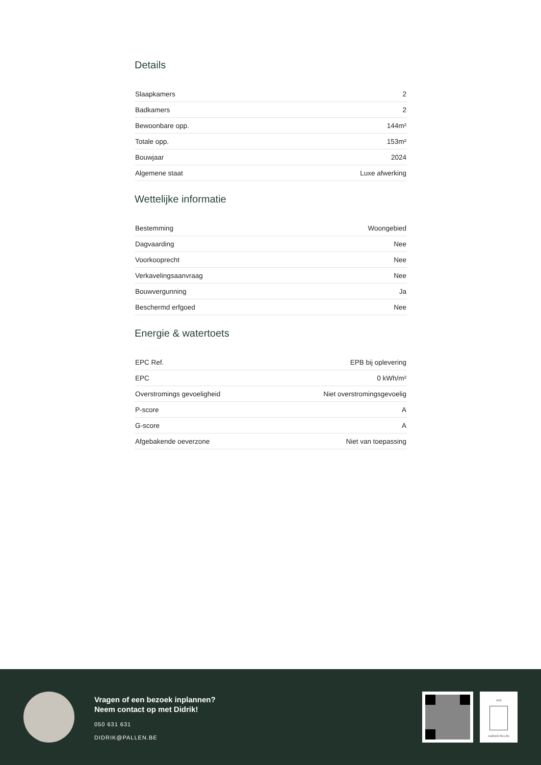Details
| Slaapkamers | 2 |
| Badkamers | 2 |
| Bewoonbare opp. | 144m² |
| Totale opp. | 153m² |
| Bouwjaar | 2024 |
| Algemene staat | Luxe afwerking |
Wettelijke informatie
| Bestemming | Woongebied |
| Dagvaarding | Nee |
| Voorkooprecht | Nee |
| Verkavelingsaanvraag | Nee |
| Bouwvergunning | Ja |
| Beschermd erfgoed | Nee |
Energie & watertoets
| EPC Ref. | EPB bij oplevering |
| EPC | 0 kWh/m² |
| Overstromings gevoeligheid | Niet overstromingsgevoelig |
| P-score | A |
| G-score | A |
| Afgebakende oeverzone | Niet van toepassing |
Vragen of een bezoek inplannen?
Neem contact op met Didrik!
050 631 631
DIDRIK@PALLEN.BE
1929
AGENCE PALLEN